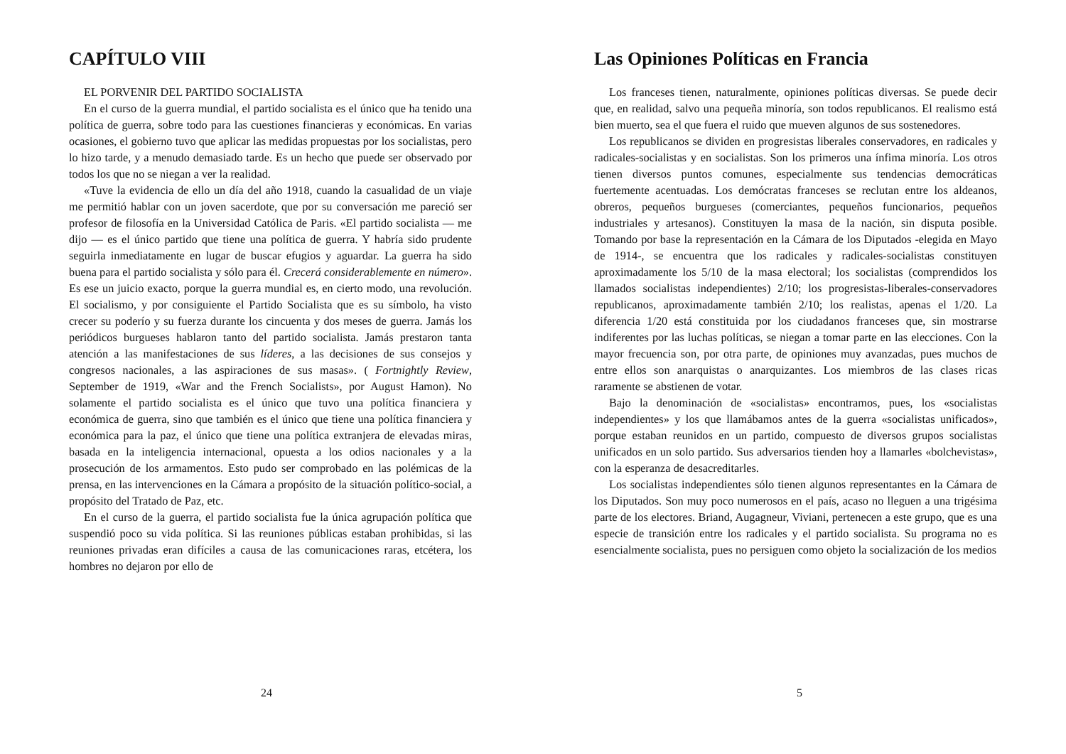CAPÍTULO VIII
EL PORVENIR DEL PARTIDO SOCIALISTA
En el curso de la guerra mundial, el partido socialista es el único que ha tenido una política de guerra, sobre todo para las cuestiones financieras y económicas. En varias ocasiones, el gobierno tuvo que aplicar las medidas propuestas por los socialistas, pero lo hizo tarde, y a menudo demasiado tarde. Es un hecho que puede ser observado por todos los que no se niegan a ver la realidad.
«Tuve la evidencia de ello un día del año 1918, cuando la casualidad de un viaje me permitió hablar con un joven sacerdote, que por su conversación me pareció ser profesor de filosofía en la Universidad Católica de Paris. «El partido socialista — me dijo — es el único partido que tiene una política de guerra. Y habría sido prudente seguirla inmediatamente en lugar de buscar efugios y aguardar. La guerra ha sido buena para el partido socialista y sólo para él. Crecerá considerablemente en número». Es ese un juicio exacto, porque la guerra mundial es, en cierto modo, una revolución. El socialismo, y por consiguiente el Partido Socialista que es su símbolo, ha visto crecer su poderío y su fuerza durante los cincuenta y dos meses de guerra. Jamás los periódicos burgueses hablaron tanto del partido socialista. Jamás prestaron tanta atención a las manifestaciones de sus líderes, a las decisiones de sus consejos y congresos nacionales, a las aspiraciones de sus masas». ( Fortnightly Review, September de 1919, «War and the French Socialists», por August Hamon). No solamente el partido socialista es el único que tuvo una política financiera y económica de guerra, sino que también es el único que tiene una política financiera y económica para la paz, el único que tiene una política extranjera de elevadas miras, basada en la inteligencia internacional, opuesta a los odios nacionales y a la prosecución de los armamentos. Esto pudo ser comprobado en las polémicas de la prensa, en las intervenciones en la Cámara a propósito de la situación político-social, a propósito del Tratado de Paz, etc.
En el curso de la guerra, el partido socialista fue la única agrupación política que suspendió poco su vida política. Si las reuniones públicas estaban prohibidas, si las reuniones privadas eran difíciles a causa de las comunicaciones raras, etcétera, los hombres no dejaron por ello de
24
Las Opiniones Políticas en Francia
Los franceses tienen, naturalmente, opiniones políticas diversas. Se puede decir que, en realidad, salvo una pequeña minoría, son todos republicanos. El realismo está bien muerto, sea el que fuera el ruido que mueven algunos de sus sostenedores.
Los republicanos se dividen en progresistas liberales conservadores, en radicales y radicales-socialistas y en socialistas. Son los primeros una ínfima minoría. Los otros tienen diversos puntos comunes, especialmente sus tendencias democráticas fuertemente acentuadas. Los demócratas franceses se reclutan entre los aldeanos, obreros, pequeños burgueses (comerciantes, pequeños funcionarios, pequeños industriales y artesanos). Constituyen la masa de la nación, sin disputa posible. Tomando por base la representación en la Cámara de los Diputados -elegida en Mayo de 1914-, se encuentra que los radicales y radicales-socialistas constituyen aproximadamente los 5/10 de la masa electoral; los socialistas (comprendidos los llamados socialistas independientes) 2/10; los progresistas-liberales-conservadores republicanos, aproximadamente también 2/10; los realistas, apenas el 1/20. La diferencia 1/20 está constituida por los ciudadanos franceses que, sin mostrarse indiferentes por las luchas políticas, se niegan a tomar parte en las elecciones. Con la mayor frecuencia son, por otra parte, de opiniones muy avanzadas, pues muchos de entre ellos son anarquistas o anarquizantes. Los miembros de las clases ricas raramente se abstienen de votar.
Bajo la denominación de «socialistas» encontramos, pues, los «socialistas independientes» y los que llamábamos antes de la guerra «socialistas unificados», porque estaban reunidos en un partido, compuesto de diversos grupos socialistas unificados en un solo partido. Sus adversarios tienden hoy a llamarles «bolchevistas», con la esperanza de desacreditarles.
Los socialistas independientes sólo tienen algunos representantes en la Cámara de los Diputados. Son muy poco numerosos en el país, acaso no lleguen a una trigésima parte de los electores. Briand, Augagneur, Viviani, pertenecen a este grupo, que es una especie de transición entre los radicales y el partido socialista. Su programa no es esencialmente socialista, pues no persiguen como objeto la socialización de los medios
5